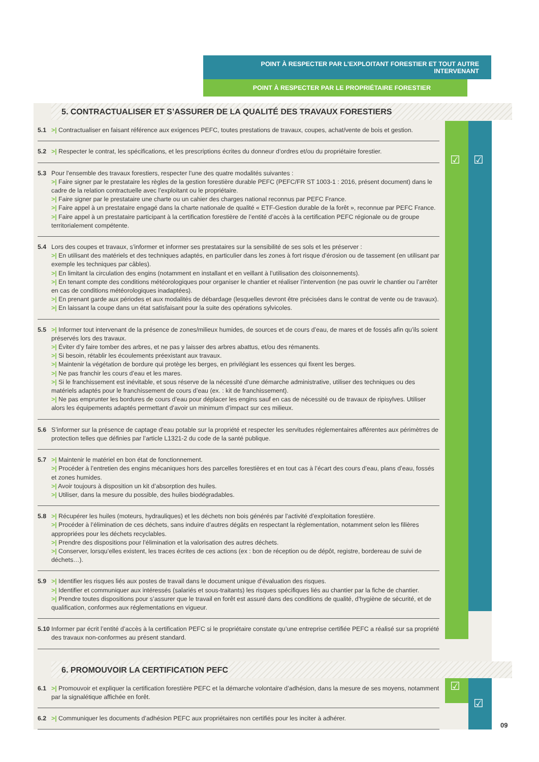POINT À RESPECTER PAR L’EXPLOITANT FORESTIER ET TOUT AUTRE INTERVENANT
POINT À RESPECTER PAR LE PROPRIÉTAIRE FORESTIER
☑ ☑
☑
☑
5. CONTRACTUALISER ET S’ASSURER DE LA QUALITÉ DES TRAVAUX FORESTIERS
5.1 >| Contractualiser en faisant référence aux exigences PEFC, toutes prestations de travaux, coupes, achat/vente de bois et gestion.
5.2 >| Respecter le contrat, les spécifications, et les prescriptions écrites du donneur d’ordres et/ou du propriétaire forestier.
5.3 Pour l’ensemble des travaux forestiers, respecter l’une des quatre modalités suivantes :
>| Faire signer par le prestataire les règles de la gestion forestière durable PEFC (PEFC/FR ST 1003-1 : 2016, présent document) dans le cadre de la relation contractuelle avec l’exploitant ou le propriétaire.
>| Faire signer par le prestataire une charte ou un cahier des charges national reconnus par PEFC France.
>| Faire appel à un prestataire engagé dans la charte nationale de qualité « ETF-Gestion durable de la forêt », reconnue par PEFC France.
>| Faire appel à un prestataire participant à la certification forestière de l’entité d’accès à la certification PEFC régionale ou de groupe territorialement compétente.
5.4 Lors des coupes et travaux, s’informer et informer ses prestataires sur la sensibilité de ses sols et les préserver :
>| En utilisant des matériels et des techniques adaptés, en particulier dans les zones à fort risque d’érosion ou de tassement (en utilisant par exemple les techniques par câbles).
>| En limitant la circulation des engins (notamment en installant et en veillant à l’utilisation des cloisonnements).
>| En tenant compte des conditions météorologiques pour organiser le chantier et réaliser l’intervention (ne pas ouvrir le chantier ou l’arrêter en cas de conditions météorologiques inadaptées).
>| En prenant garde aux périodes et aux modalités de débardage (lesquelles devront être précisées dans le contrat de vente ou de travaux).
>| En laissant la coupe dans un état satisfaisant pour la suite des opérations sylvicoles.
5.5 >| Informer tout intervenant de la présence de zones/milieux humides, de sources et de cours d’eau, de mares et de fossés afin qu’ils soient préservés lors des travaux.
>| Éviter d’y faire tomber des arbres, et ne pas y laisser des arbres abattus, et/ou des rémanents.
>| Si besoin, rétablir les écoulements préexistant aux travaux.
>| Maintenir la végétation de bordure qui protège les berges, en privilégiant les essences qui fixent les berges.
>| Ne pas franchir les cours d’eau et les mares.
>| Si le franchissement est inévitable, et sous réserve de la nécessité d’une démarche administrative, utiliser des techniques ou des matériels adaptés pour le franchissement de cours d’eau (ex. : kit de franchissement).
>| Ne pas emprunter les bordures de cours d’eau pour déplacer les engins sauf en cas de nécessité ou de travaux de ripisylves. Utiliser alors les équipements adaptés permettant d’avoir un minimum d’impact sur ces milieux.
5.6 S’informer sur la présence de captage d’eau potable sur la propriété et respecter les servitudes réglementaires afférentes aux périmètres de protection telles que définies par l’article L1321-2 du code de la santé publique.
5.7 >| Maintenir le matériel en bon état de fonctionnement.
>| Procéder à l’entretien des engins mécaniques hors des parcelles forestières et en tout cas à l’écart des cours d’eau, plans d’eau, fossés et zones humides.
>| Avoir toujours à disposition un kit d’absorption des huiles.
>| Utiliser, dans la mesure du possible, des huiles biodégradables.
5.8 >| Récupérer les huiles (moteurs, hydrauliques) et les déchets non bois générés par l’activité d’exploitation forestière.
>| Procéder à l’élimination de ces déchets, sans induire d’autres dégâts en respectant la règlementation, notamment selon les filières appropriées pour les déchets recyclables.
>| Prendre des dispositions pour l’élimination et la valorisation des autres déchets.
>| Conserver, lorsqu’elles existent, les traces écrites de ces actions (ex : bon de réception ou de dépôt, registre, bordereau de suivi de déchets…).
5.9 >| Identifier les risques liés aux postes de travail dans le document unique d’évaluation des risques.
>| Identifier et communiquer aux intéressés (salariés et sous-traitants) les risques spécifiques liés au chantier par la fiche de chantier.
>| Prendre toutes dispositions pour s’assurer que le travail en forêt est assuré dans des conditions de qualité, d’hygiène de sécurité, et de qualification, conformes aux réglementations en vigueur.
5.10
Informer par écrit l’entité d’accès à la certification PEFC si le propriétaire constate qu’une entreprise certifiée PEFC a réalisé sur sa propriété des travaux non-conformes au présent standard.
6. PROMOUVOIR LA CERTIFICATION PEFC
6.1 >| Promouvoir et expliquer la certification forestière PEFC et la démarche volontaire d’adhésion, dans la mesure de ses moyens, notamment par la signalétique affichée en forêt.
6.2 >| Communiquer les documents d’adhésion PEFC aux propriétaires non certifiés pour les inciter à adhérer.
09